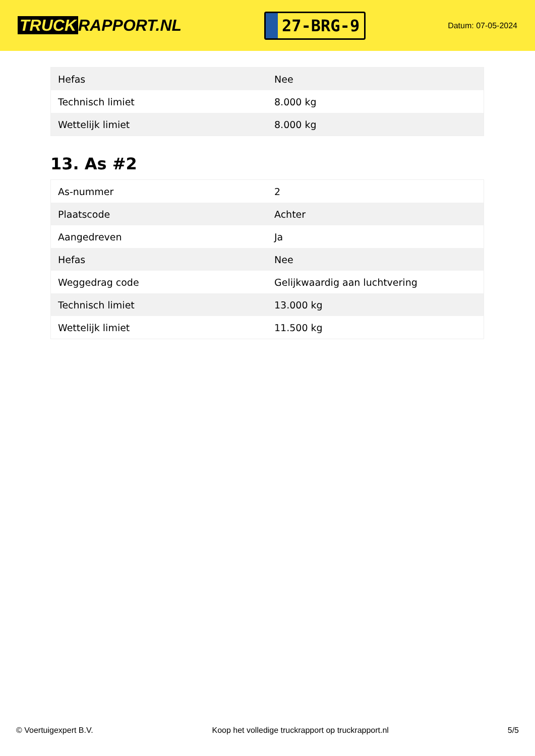TRUCK RAPPORT.NL
27-BRG-9
Datum: 07-05-2024
| Hefas | Nee |
| Technisch limiet | 8.000 kg |
| Wettelijk limiet | 8.000 kg |
13. As #2
| As-nummer | 2 |
| Plaatscode | Achter |
| Aangedreven | Ja |
| Hefas | Nee |
| Weggedrag code | Gelijkwaardig aan luchtvering |
| Technisch limiet | 13.000 kg |
| Wettelijk limiet | 11.500 kg |
© Voertuigexpert B.V. Koop het volledige truckrapport op truckrapport.nl 5/5